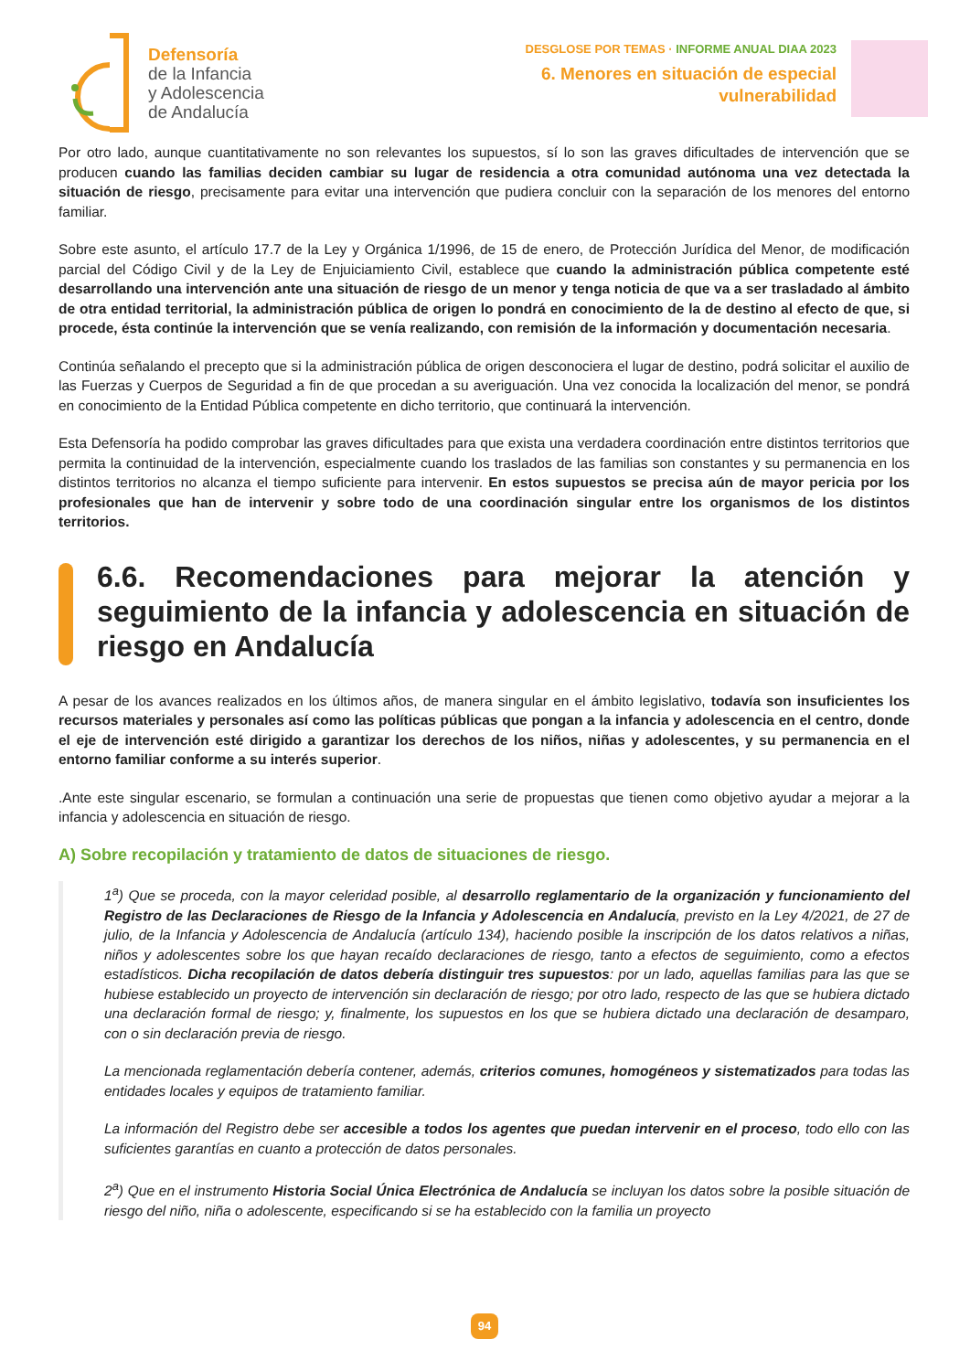Defensoría
de la Infancia
y Adolescencia
de Andalucía
DESGLOSE POR TEMAS · INFORME ANUAL DIAA 2023
6. Menores en situación de especial
vulnerabilidad
Por otro lado, aunque cuantitativamente no son relevantes los supuestos, sí lo son las graves dificultades de intervención que se producen cuando las familias deciden cambiar su lugar de residencia a otra comunidad autónoma una vez detectada la situación de riesgo, precisamente para evitar una intervención que pudiera concluir con la separación de los menores del entorno familiar.
Sobre este asunto, el artículo 17.7 de la Ley y Orgánica 1/1996, de 15 de enero, de Protección Jurídica del Menor, de modificación parcial del Código Civil y de la Ley de Enjuiciamiento Civil, establece que cuando la administración pública competente esté desarrollando una intervención ante una situación de riesgo de un menor y tenga noticia de que va a ser trasladado al ámbito de otra entidad territorial, la administración pública de origen lo pondrá en conocimiento de la de destino al efecto de que, si procede, ésta continúe la intervención que se venía realizando, con remisión de la información y documentación necesaria.
Continúa señalando el precepto que si la administración pública de origen desconociera el lugar de destino, podrá solicitar el auxilio de las Fuerzas y Cuerpos de Seguridad a fin de que procedan a su averiguación. Una vez conocida la localización del menor, se pondrá en conocimiento de la Entidad Pública competente en dicho territorio, que continuará la intervención.
Esta Defensoría ha podido comprobar las graves dificultades para que exista una verdadera coordinación entre distintos territorios que permita la continuidad de la intervención, especialmente cuando los traslados de las familias son constantes y su permanencia en los distintos territorios no alcanza el tiempo suficiente para intervenir. En estos supuestos se precisa aún de mayor pericia por los profesionales que han de intervenir y sobre todo de una coordinación singular entre los organismos de los distintos territorios.
6.6. Recomendaciones para mejorar la atención y seguimiento de la infancia y adolescencia en situación de riesgo en Andalucía
A pesar de los avances realizados en los últimos años, de manera singular en el ámbito legislativo, todavía son insuficientes los recursos materiales y personales así como las políticas públicas que pongan a la infancia y adolescencia en el centro, donde el eje de intervención esté dirigido a garantizar los derechos de los niños, niñas y adolescentes, y su permanencia en el entorno familiar conforme a su interés superior.
.Ante este singular escenario, se formulan a continuación una serie de propuestas que tienen como objetivo ayudar a mejorar a la infancia y adolescencia en situación de riesgo.
A) Sobre recopilación y tratamiento de datos de situaciones de riesgo.
1<sup>a</sup>) Que se proceda, con la mayor celeridad posible, al desarrollo reglamentario de la organización y funcionamiento del Registro de las Declaraciones de Riesgo de la Infancia y Adolescencia en Andalucía, previsto en la Ley 4/2021, de 27 de julio, de la Infancia y Adolescencia de Andalucía (artículo 134), haciendo posible la inscripción de los datos relativos a niñas, niños y adolescentes sobre los que hayan recaído declaraciones de riesgo, tanto a efectos de seguimiento, como a efectos estadísticos. Dicha recopilación de datos debería distinguir tres supuestos: por un lado, aquellas familias para las que se hubiese establecido un proyecto de intervención sin declaración de riesgo; por otro lado, respecto de las que se hubiera dictado una declaración formal de riesgo; y, finalmente, los supuestos en los que se hubiera dictado una declaración de desamparo, con o sin declaración previa de riesgo.
La mencionada reglamentación debería contener, además, criterios comunes, homogéneos y sistematizados para todas las entidades locales y equipos de tratamiento familiar.
La información del Registro debe ser accesible a todos los agentes que puedan intervenir en el proceso, todo ello con las suficientes garantías en cuanto a protección de datos personales.
2<sup>a</sup>) Que en el instrumento Historia Social Única Electrónica de Andalucía se incluyan los datos sobre la posible situación de riesgo del niño, niña o adolescente, especificando si se ha establecido con la familia un proyecto
94